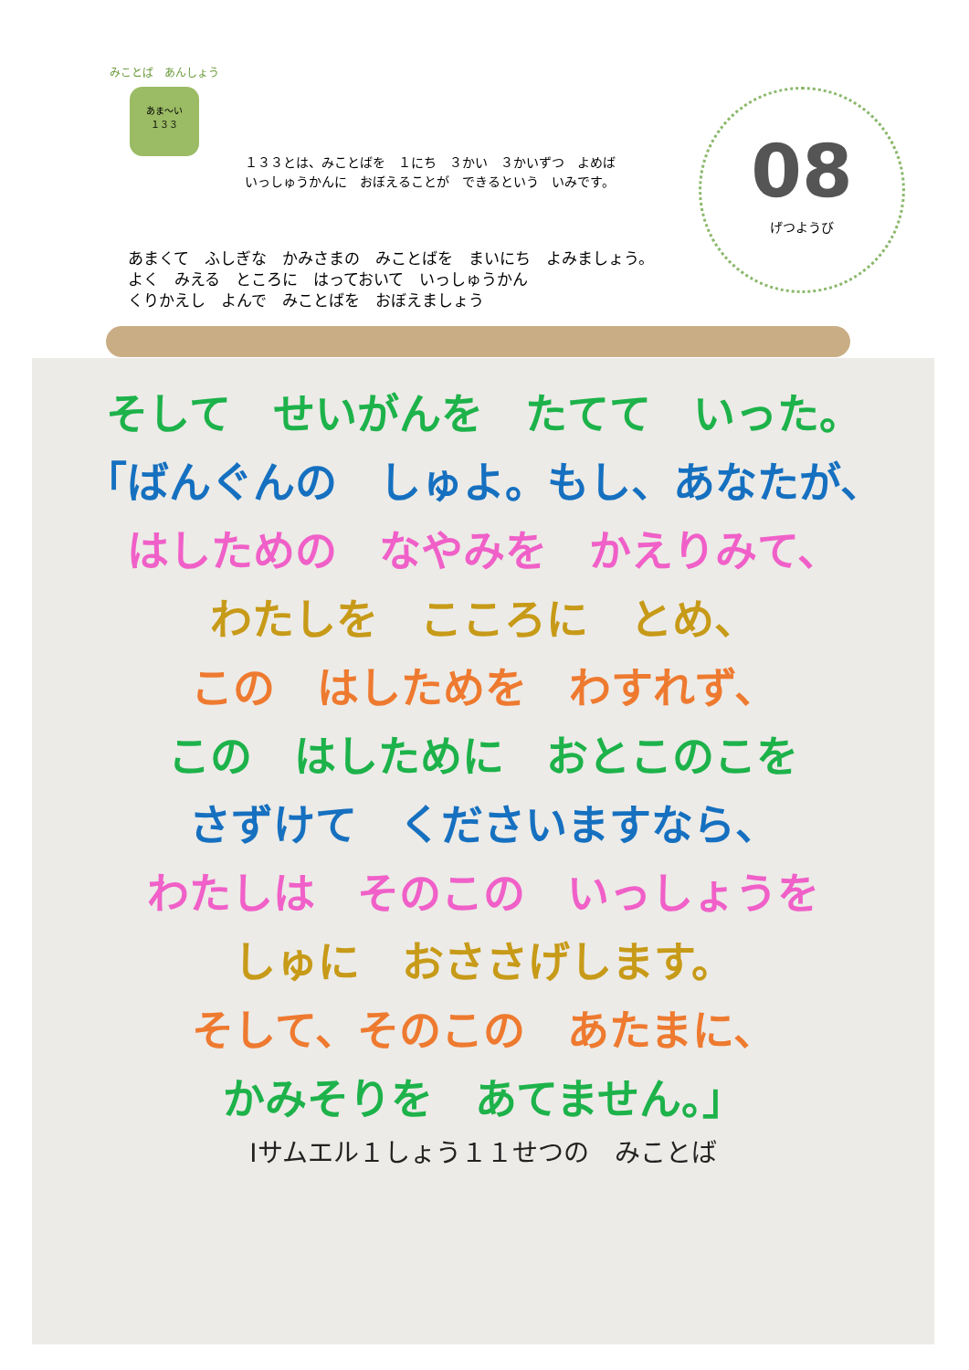みことば　あんしょう
あま〜い
１３３
１３３とは、みことばを　１にち　３かい　３かいずつ　よめば
いっしゅうかんに　おぼえることが　できるという　いみです。
08
げつようび
あまくて　ふしぎな　かみさまの　みことばを　まいにち　よみましょう。
よく　みえる　ところに　はっておいて　いっしゅうかん
くりかえし　よんで　みことばを　おぼえましょう
そして　せいがんを　たてて　いった。
「ばんぐんの　しゅよ。もし、あなたが、
はしための　なやみを　かえりみて、
わたしを　こころに　とめ、
この　はしためを　わすれず、
この　はしために　おとこのこを
さずけて　くださいますなら、
わたしは　そのこの　いっしょうを
しゅに　おささげします。
そして、そのこの　あたまに、
かみそりを　あてません。」
Iサムエル１しょう１１せつの　みことば